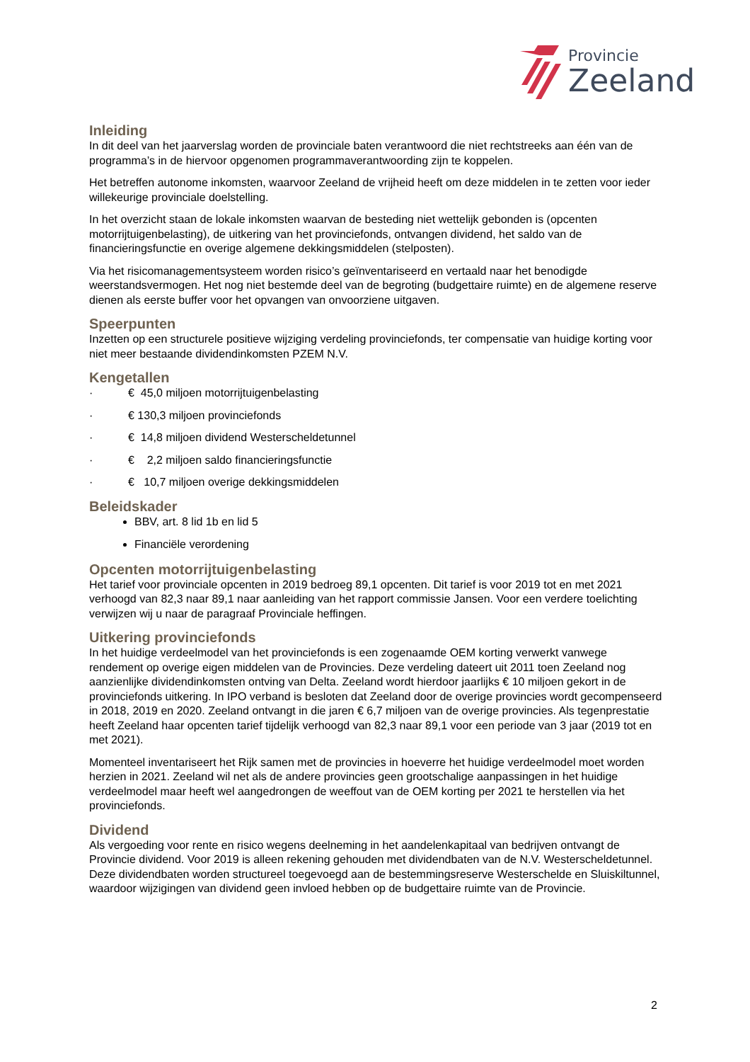Provincie
Zeeland
Inleiding
In dit deel van het jaarverslag worden de provinciale baten verantwoord die niet rechtstreeks aan één van de programma’s in de hiervoor opgenomen programmaverantwoording zijn te koppelen.
Het betreffen autonome inkomsten, waarvoor Zeeland de vrijheid heeft om deze middelen in te zetten voor ieder willekeurige provinciale doelstelling.
In het overzicht staan de lokale inkomsten waarvan de besteding niet wettelijk gebonden is (opcenten motorrijtuigenbelasting), de uitkering van het provinciefonds, ontvangen dividend, het saldo van de financieringsfunctie en overige algemene dekkingsmiddelen (stelposten).
Via het risicomanagementsysteem worden risico’s geïnventariseerd en vertaald naar het benodigde weerstandsvermogen. Het nog niet bestemde deel van de begroting (budgettaire ruimte) en de algemene reserve dienen als eerste buffer voor het opvangen van onvoorziene uitgaven.
Speerpunten
Inzetten op een structurele positieve wijziging verdeling provinciefonds, ter compensatie van huidige korting voor niet meer bestaande dividendinkomsten PZEM N.V.
Kengetallen
· € 45,0 miljoen motorrijtuigenbelasting
· € 130,3 miljoen provinciefonds
· € 14,8 miljoen dividend Westerscheldetunnel
· € 2,2 miljoen saldo financieringsfunctie
· € 10,7 miljoen overige dekkingsmiddelen
Beleidskader
BBV, art. 8 lid 1b en lid 5
Financiële verordening
Opcenten motorrijtuigenbelasting
Het tarief voor provinciale opcenten in 2019 bedroeg 89,1 opcenten. Dit tarief is voor 2019 tot en met 2021 verhoogd van 82,3 naar 89,1 naar aanleiding van het rapport commissie Jansen. Voor een verdere toelichting verwijzen wij u naar de paragraaf Provinciale heffingen.
Uitkering provinciefonds
In het huidige verdeelmodel van het provinciefonds is een zogenaamde OEM korting verwerkt vanwege rendement op overige eigen middelen van de Provincies. Deze verdeling dateert uit 2011 toen Zeeland nog aanzienlijke dividendinkomsten ontving van Delta. Zeeland wordt hierdoor jaarlijks € 10 miljoen gekort in de provinciefonds uitkering. In IPO verband is besloten dat Zeeland door de overige provincies wordt gecompenseerd in 2018, 2019 en 2020. Zeeland ontvangt in die jaren € 6,7 miljoen van de overige provincies. Als tegenprestatie heeft Zeeland haar opcenten tarief tijdelijk verhoogd van 82,3 naar 89,1 voor een periode van 3 jaar (2019 tot en met 2021).
Momenteel inventariseert het Rijk samen met de provincies in hoeverre het huidige verdeelmodel moet worden herzien in 2021. Zeeland wil net als de andere provincies geen grootschalige aanpassingen in het huidige verdeelmodel maar heeft wel aangedrongen de weeffout van de OEM korting per 2021 te herstellen via het provinciefonds.
Dividend
Als vergoeding voor rente en risico wegens deelneming in het aandelenkapitaal van bedrijven ontvangt de Provincie dividend. Voor 2019 is alleen rekening gehouden met dividendbaten van de N.V. Westerscheldetunnel. Deze dividendbaten worden structureel toegevoegd aan de bestemmingsreserve Westerschelde en Sluiskiltunnel, waardoor wijzigingen van dividend geen invloed hebben op de budgettaire ruimte van de Provincie.
2